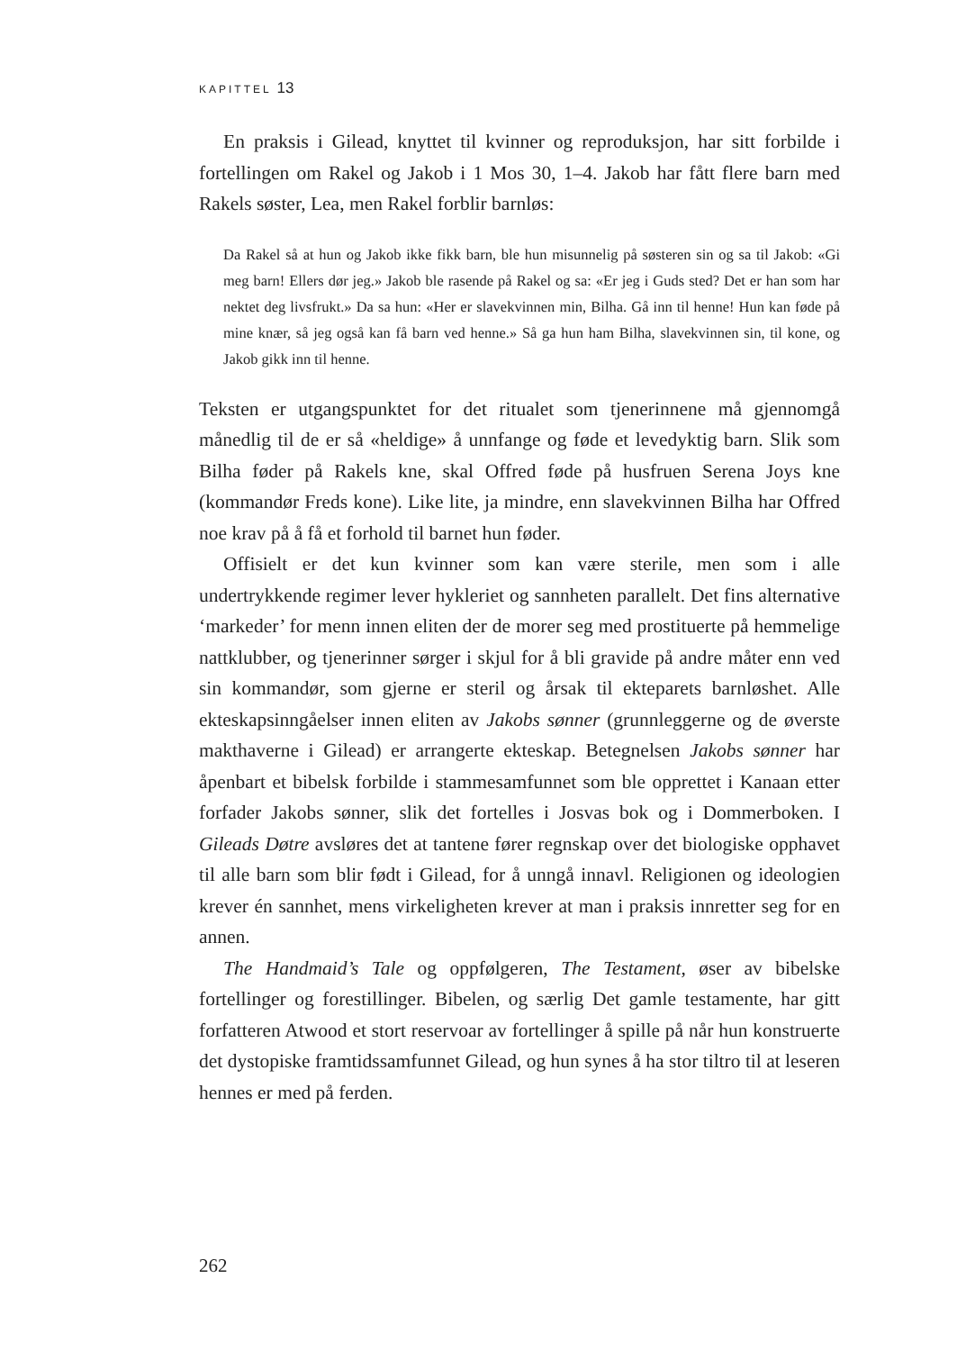KAPITTEL 13
En praksis i Gilead, knyttet til kvinner og reproduksjon, har sitt forbilde i fortellingen om Rakel og Jakob i 1 Mos 30, 1–4. Jakob har fått flere barn med Rakels søster, Lea, men Rakel forblir barnløs:
Da Rakel så at hun og Jakob ikke fikk barn, ble hun misunnelig på søsteren sin og sa til Jakob: «Gi meg barn! Ellers dør jeg.» Jakob ble rasende på Rakel og sa: «Er jeg i Guds sted? Det er han som har nektet deg livsfrukt.» Da sa hun: «Her er slavekvinnen min, Bilha. Gå inn til henne! Hun kan føde på mine knær, så jeg også kan få barn ved henne.» Så ga hun ham Bilha, slavekvinnen sin, til kone, og Jakob gikk inn til henne.
Teksten er utgangspunktet for det ritualet som tjenerinnene må gjennomgå månedlig til de er så «heldige» å unnfange og føde et levedyktig barn. Slik som Bilha føder på Rakels kne, skal Offred føde på husfruen Serena Joys kne (kommandør Freds kone). Like lite, ja mindre, enn slavekvinnen Bilha har Offred noe krav på å få et forhold til barnet hun føder.
Offisielt er det kun kvinner som kan være sterile, men som i alle undertrykkende regimer lever hykleriet og sannheten parallelt. Det fins alternative ‘markeder’ for menn innen eliten der de morer seg med prostituerte på hemmelige nattklubber, og tjenerinner sørger i skjul for å bli gravide på andre måter enn ved sin kommandør, som gjerne er steril og årsak til ekteparets barnløshet. Alle ekteskapsinngåelser innen eliten av Jakobs sønner (grunnleggerne og de øverste makthaverne i Gilead) er arrangerte ekteskap. Betegnelsen Jakobs sønner har åpenbart et bibelsk forbilde i stammesamfunnet som ble opprettet i Kanaan etter forfader Jakobs sønner, slik det fortelles i Josvas bok og i Dommerboken. I Gileads Døtre avsløres det at tantene fører regnskap over det biologiske opphavet til alle barn som blir født i Gilead, for å unngå innavl. Religionen og ideologien krever én sannhet, mens virkeligheten krever at man i praksis innretter seg for en annen.
The Handmaid’s Tale og oppfølgeren, The Testament, øser av bibelske fortellinger og forestillinger. Bibelen, og særlig Det gamle testamente, har gitt forfatteren Atwood et stort reservoar av fortellinger å spille på når hun konstruerte det dystopiske framtidssamfunnet Gilead, og hun synes å ha stor tiltro til at leseren hennes er med på ferden.
262